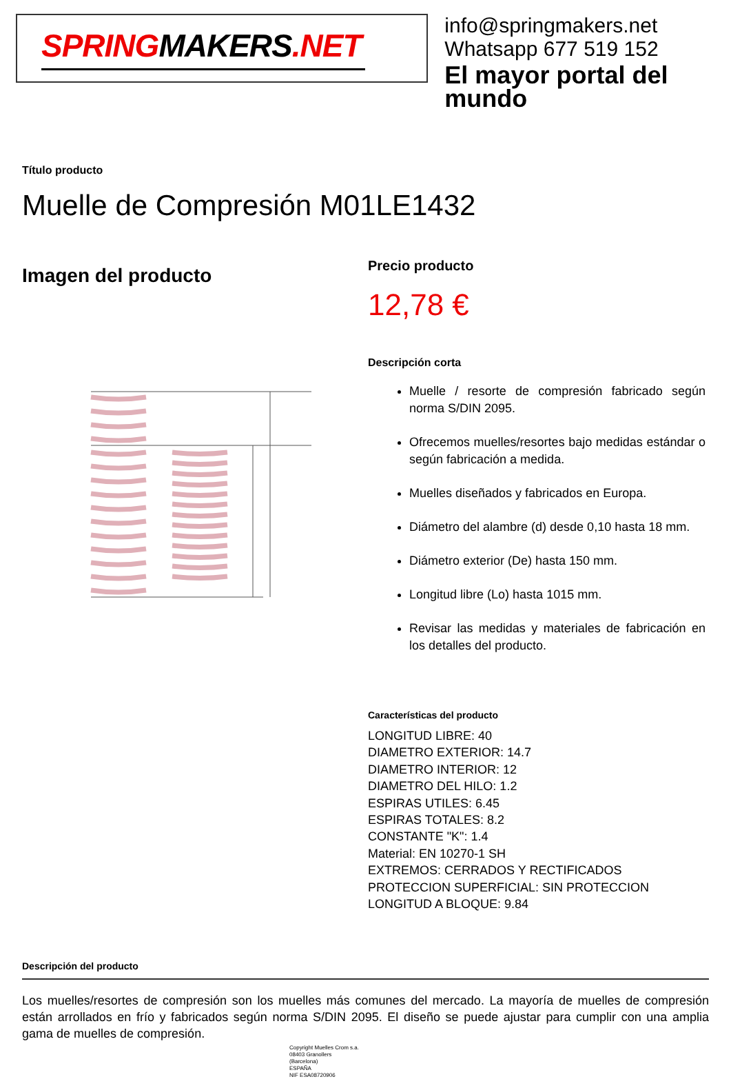SPRINGMAKERS.NET
info@springmakers.net
Whatsapp 677 519 152
El mayor portal del mundo
Título producto
Muelle de Compresión M01LE1432
Imagen del producto
Precio producto
12,78 €
Descripción corta
Muelle / resorte de compresión fabricado según norma S/DIN 2095.
Ofrecemos muelles/resortes bajo medidas estándar o según fabricación a medida.
Muelles diseñados y fabricados en Europa.
Diámetro del alambre (d) desde 0,10 hasta 18 mm.
Diámetro exterior (De) hasta 150 mm.
Longitud libre (Lo) hasta 1015 mm.
Revisar las medidas y materiales de fabricación en los detalles del producto.
Características del producto
LONGITUD LIBRE: 40
DIAMETRO EXTERIOR: 14.7
DIAMETRO INTERIOR: 12
DIAMETRO DEL HILO: 1.2
ESPIRAS UTILES: 6.45
ESPIRAS TOTALES: 8.2
CONSTANTE "K": 1.4
Material: EN 10270-1 SH
EXTREMOS: CERRADOS Y RECTIFICADOS
PROTECCION SUPERFICIAL: SIN PROTECCION
LONGITUD A BLOQUE: 9.84
Descripción del producto
Los muelles/resortes de compresión son los muelles más comunes del mercado. La mayoría de muelles de compresión están arrollados en frío y fabricados según norma S/DIN 2095. El diseño se puede ajustar para cumplir con una amplia gama de muelles de compresión.
Copyright Muelles Crom s.a.
08403 Granollers
(Barcelona)
ESPAÑA
NIF ESA08720906